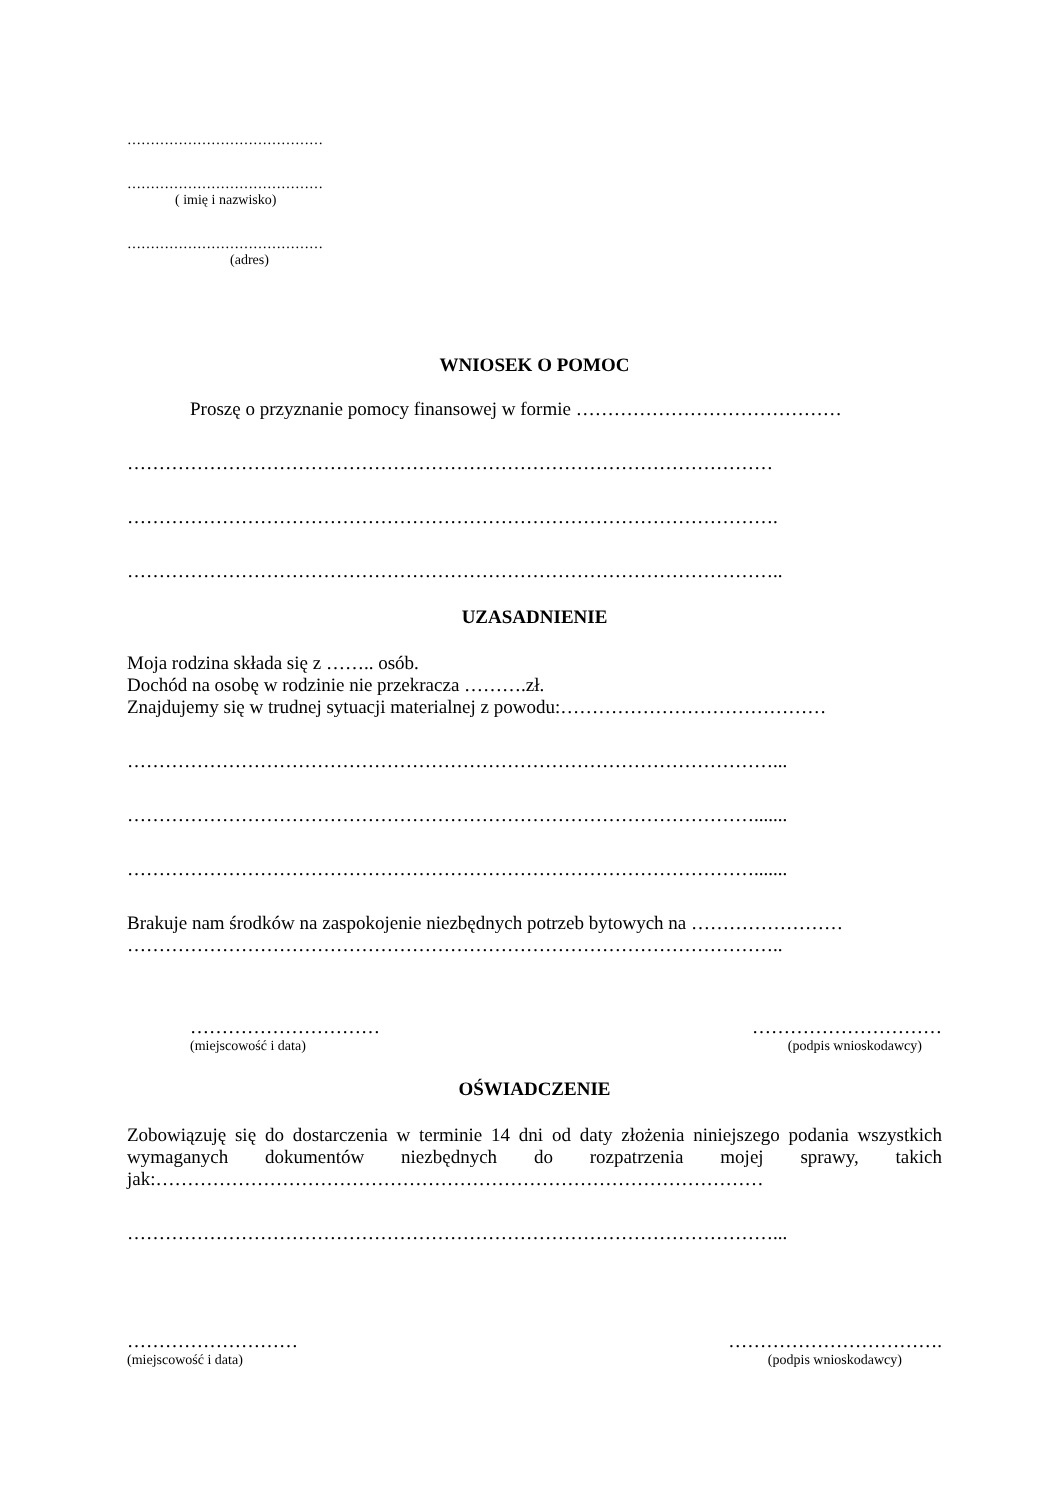……………………………………
……………………………………
( imię i nazwisko)
……………………………………
(adres)
WNIOSEK O POMOC
Proszę o przyznanie pomocy finansowej w formie ……………………………………
…………………………………………………………………………………………
………………………………………………………………………………………….
…………………………………………………………………………………………..
UZASADNIENIE
Moja rodzina składa się z …….. osób.
Dochód na osobę w rodzinie nie przekracza ……….zł.
Znajdujemy się w trudnej sytuacji materialnej z powodu:……………………………………
…………………………………………………………………………………………...
……………………………………………………………………………………….......
……………………………………………………………………………………….......
Brakuje nam środków na zaspokojenie niezbędnych potrzeb bytowych na ……………………
…………………………………………………………………………………………..
………………………… …………………………
(miejscowość i data) (podpis wnioskodawcy)
OŚWIADCZENIE
Zobowiązuję się do dostarczenia w terminie 14 dni od daty złożenia niniejszego podania wszystkich wymaganych dokumentów niezbędnych do rozpatrzenia mojej sprawy, takich jak:……………………………………………………………………………………
…………………………………………………………………………………………...
……………………… …………………………….
(miejscowość i data) (podpis wnioskodawcy)